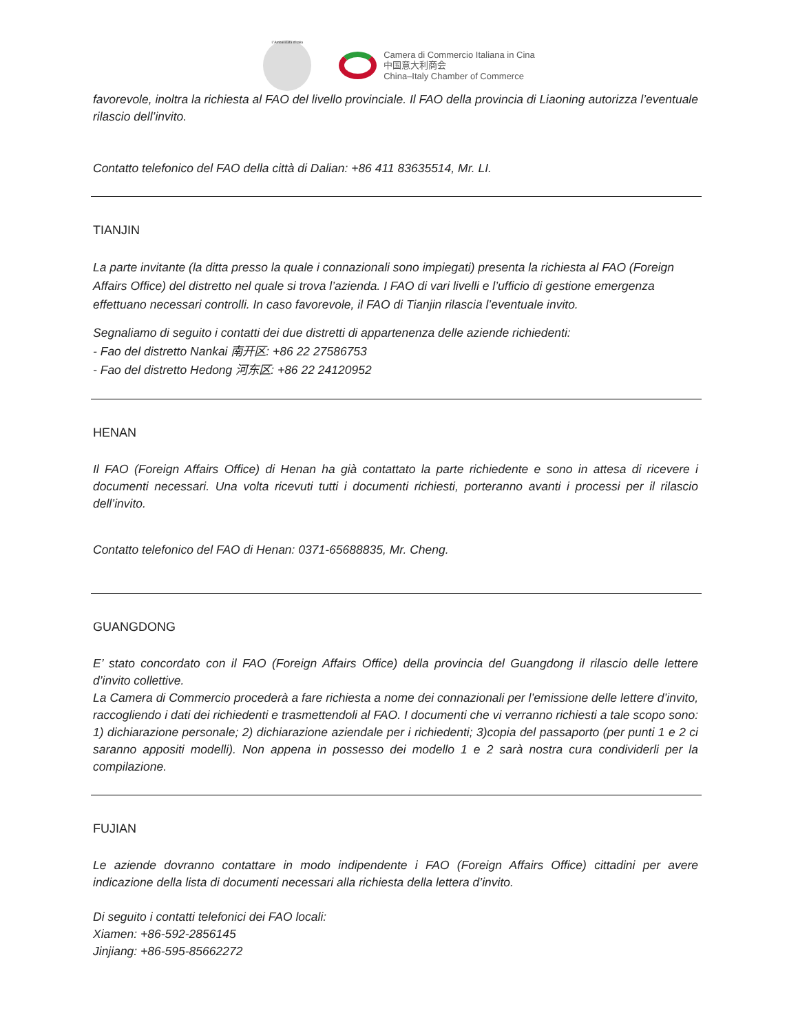L'Ambasciata d'Italia
Camera di Commercio Italiana in Cina
中国意大利商会
China–Italy Chamber of Commerce
favorevole, inoltra la richiesta al FAO del livello provinciale. Il FAO della provincia di Liaoning autorizza l’eventuale rilascio dell’invito.
Contatto telefonico del FAO della città di Dalian: +86 411 83635514, Mr. LI.
TIANJIN
La parte invitante (la ditta presso la quale i connazionali sono impiegati) presenta la richiesta al FAO (Foreign Affairs Office) del distretto nel quale si trova l’azienda. I FAO di vari livelli e l’ufficio di gestione emergenza effettuano necessari controlli. In caso favorevole, il FAO di Tianjin rilascia l’eventuale invito.
Segnaliamo di seguito i contatti dei due distretti di appartenenza delle aziende richiedenti:
- Fao del distretto Nankai 南开区: +86 22 27586753
- Fao del distretto Hedong 河东区: +86 22 24120952
HENAN
Il FAO (Foreign Affairs Office) di Henan ha già contattato la parte richiedente e sono in attesa di ricevere i documenti necessari. Una volta ricevuti tutti i documenti richiesti, porteranno avanti i processi per il rilascio dell’invito.
Contatto telefonico del FAO di Henan: 0371-65688835, Mr. Cheng.
GUANGDONG
E’ stato concordato con il FAO (Foreign Affairs Office) della provincia del Guangdong il rilascio delle lettere d’invito collettive.
La Camera di Commercio procederà a fare richiesta a nome dei connazionali per l’emissione delle lettere d’invito, raccogliendo i dati dei richiedenti e trasmettendoli al FAO. I documenti che vi verranno richiesti a tale scopo sono: 1) dichiarazione personale; 2) dichiarazione aziendale per i richiedenti; 3)copia del passaporto (per punti 1 e 2 ci saranno appositi modelli). Non appena in possesso dei modello 1 e 2 sarà nostra cura condividerli per la compilazione.
FUJIAN
Le aziende dovranno contattare in modo indipendente i FAO (Foreign Affairs Office) cittadini per avere indicazione della lista di documenti necessari alla richiesta della lettera d’invito.
Di seguito i contatti telefonici dei FAO locali:
Xiamen: +86-592-2856145
Jinjiang: +86-595-85662272